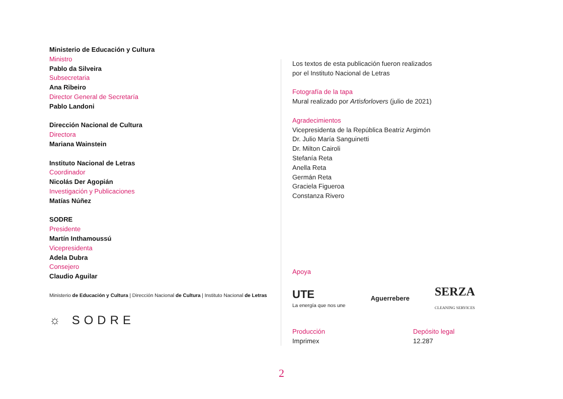Ministerio de Educación y Cultura
Ministro
Pablo da Silveira
Subsecretaria
Ana Ribeiro
Director General de Secretaría
Pablo Landoni
Dirección Nacional de Cultura
Directora
Mariana Wainstein
Instituto Nacional de Letras
Coordinador
Nicolás Der Agopián
Investigación y Publicaciones
Matías Núñez
SODRE
Presidente
Martín Inthamoussú
Vicepresidenta
Adela Dubra
Consejero
Claudio Aguilar
Ministerio de Educación y Cultura | Dirección Nacional de Cultura | Instituto Nacional de Letras
☼ SODRE
Los textos de esta publicación fueron realizados
por el Instituto Nacional de Letras
Fotografía de la tapa
Mural realizado por Artisforlovers (julio de 2021)
Agradecimientos
Vicepresidenta de la República Beatriz Argimón
Dr. Julio María Sanguinetti
Dr. Milton Cairoli
Stefanía Reta
Anella Reta
Germán Reta
Graciela Figueroa
Constanza Rivero
Apoya
UTE
La energía que nos une
Aguerrebere
SERZA
CLEANING SERVICES
Producción
Imprimex
Depósito legal
12.287
2